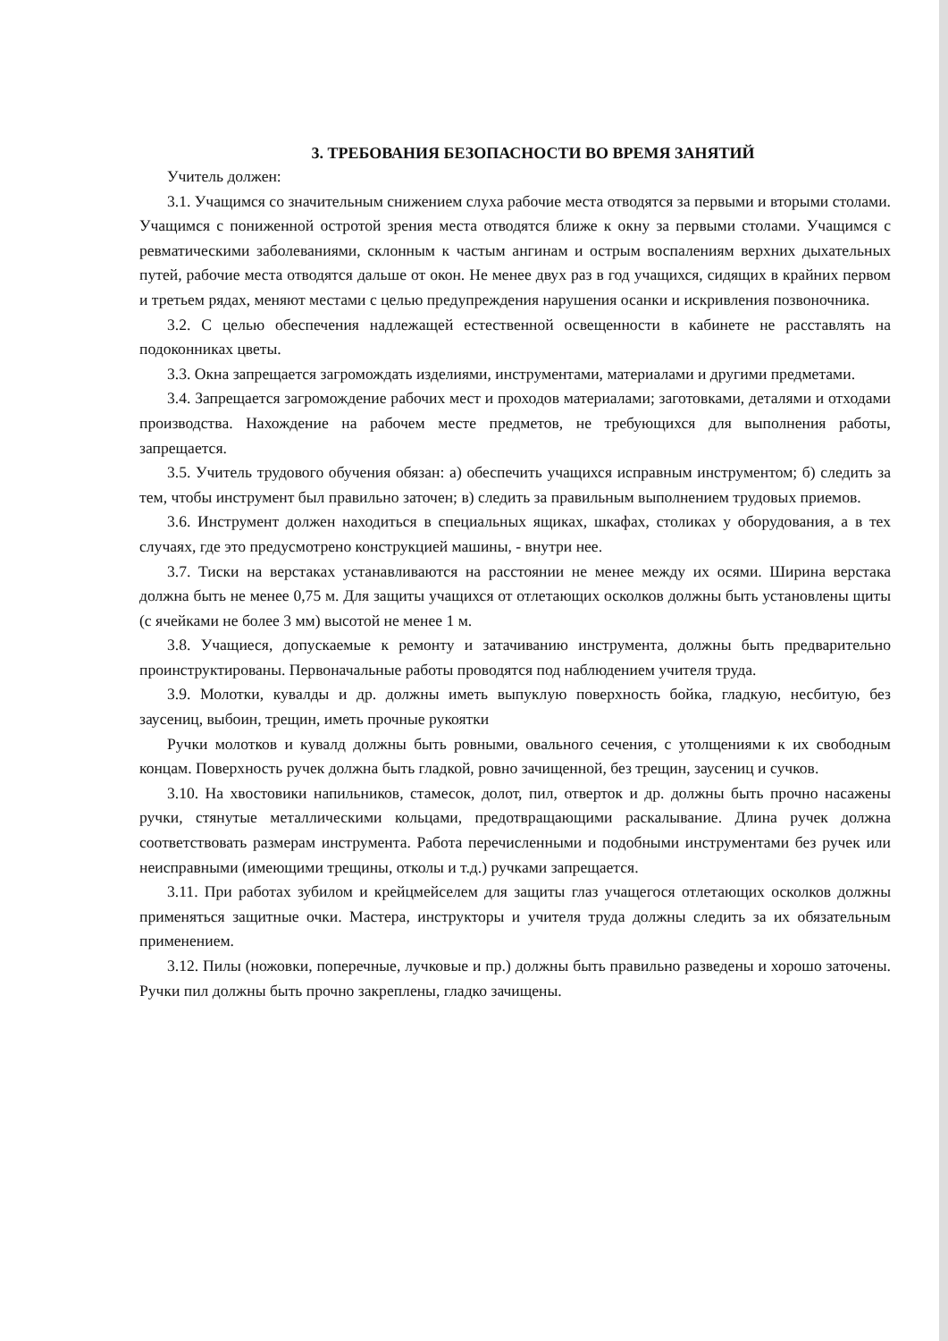3. ТРЕБОВАНИЯ БЕЗОПАСНОСТИ ВО ВРЕМЯ ЗАНЯТИЙ
Учитель должен:
3.1. Учащимся со значительным снижением слуха рабочие места отводятся за первыми и вторыми столами. Учащимся с пониженной остротой зрения места отводятся ближе к окну за первыми столами. Учащимся с ревматическими заболеваниями, склонным к частым ангинам и острым воспалениям верхних дыхательных путей, рабочие места отводятся дальше от окон. Не менее двух раз в год учащихся, сидящих в крайних первом и третьем рядах, меняют местами с целью предупреждения нарушения осанки и искривления позвоночника.
3.2. С целью обеспечения надлежащей естественной освещенности в кабинете не расставлять на подоконниках цветы.
3.3. Окна запрещается загромождать изделиями, инструментами, материалами и другими предметами.
3.4. Запрещается загромождение рабочих мест и проходов материалами; заготовками, деталями и отходами производства. Нахождение на рабочем месте предметов, не требующихся для выполнения работы, запрещается.
3.5. Учитель трудового обучения обязан: а) обеспечить учащихся исправным инструментом; б) следить за тем, чтобы инструмент был правильно заточен; в) следить за правильным выполнением трудовых приемов.
3.6. Инструмент должен находиться в специальных ящиках, шкафах, столиках у оборудования, а в тех случаях, где это предусмотрено конструкцией машины, - внутри нее.
3.7. Тиски на верстаках устанавливаются на расстоянии не менее между их осями. Ширина верстака должна быть не менее 0,75 м. Для защиты учащихся от отлетающих осколков должны быть установлены щиты (с ячейками не более 3 мм) высотой не менее 1 м.
3.8. Учащиеся, допускаемые к ремонту и затачиванию инструмента, должны быть предварительно проинструктированы. Первоначальные работы проводятся под наблюдением учителя труда.
3.9. Молотки, кувалды и др. должны иметь выпуклую поверхность бойка, гладкую, несбитую, без заусениц, выбоин, трещин, иметь прочные рукоятки
Ручки молотков и кувалд должны быть ровными, овального сечения, с утолщениями к их свободным концам. Поверхность ручек должна быть гладкой, ровно зачищенной, без трещин, заусениц и сучков.
3.10. На хвостовики напильников, стамесок, долот, пил, отверток и др. должны быть прочно насажены ручки, стянутые металлическими кольцами, предотвращающими раскалывание. Длина ручек должна соответствовать размерам инструмента. Работа перечисленными и подобными инструментами без ручек или неисправными (имеющими трещины, отколы и т.д.) ручками запрещается.
3.11. При работах зубилом и крейцмейселем для защиты глаз учащегося отлетающих осколков должны применяться защитные очки. Мастера, инструкторы и учителя труда должны следить за их обязательным применением.
3.12. Пилы (ножовки, поперечные, лучковые и пр.) должны быть правильно разведены и хорошо заточены. Ручки пил должны быть прочно закреплены, гладко зачищены.